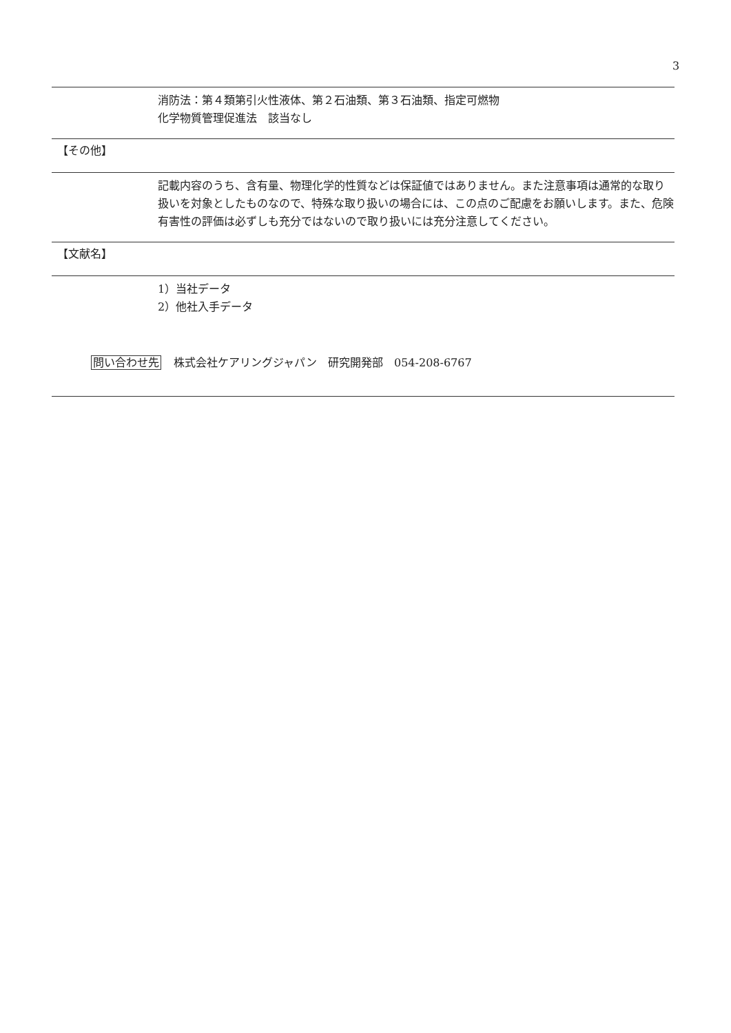3
消防法：第４類第引火性液体、第２石油類、第３石油類、指定可燃物
化学物質管理促進法　該当なし
【その他】
記載内容のうち、含有量、物理化学的性質などは保証値ではありません。また注意事項は通常的な取り扱いを対象としたものなので、特殊な取り扱いの場合には、この点のご配慮をお願いします。また、危険有害性の評価は必ずしも充分ではないので取り扱いには充分注意してください。
【文献名】
1）当社データ
2）他社入手データ
問い合わせ先 株式会社ケアリングジャパン　研究開発部　054-208-6767